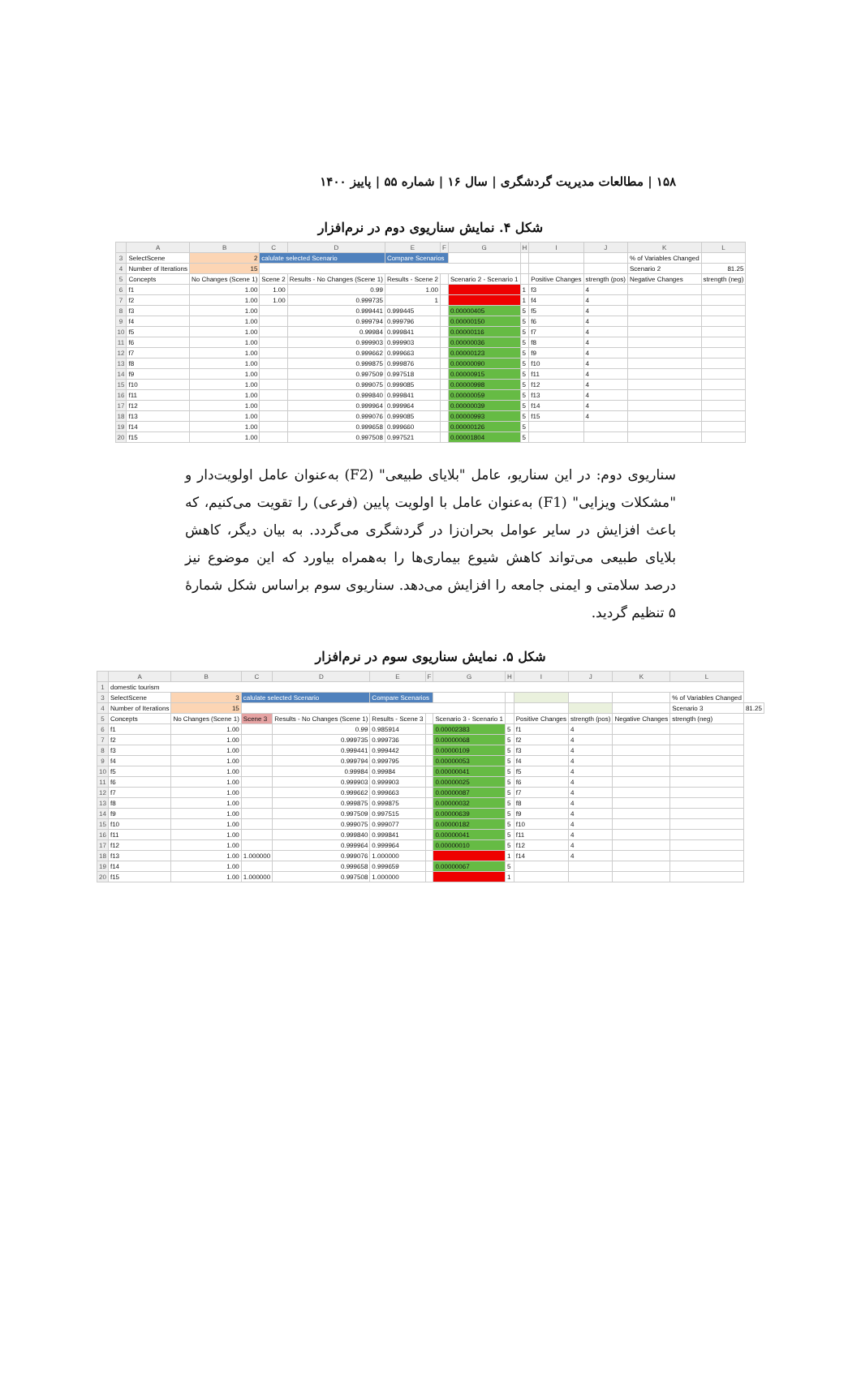۱۵۸ | مطالعات مدیریت گردشگری | سال ۱۶ | شماره ۵۵ | پاییز ۱۴۰۰
شکل ۴. نمایش سناریوی دوم در نرم‌افزار
| | A | B | C | D | E | F | G | H | I | J | K | L |
| --- | --- | --- | --- | --- | --- | --- | --- | --- | --- | --- | --- | --- |
| 3 | SelectScene | 2 | calulate selected Scenario | | Compare Scenarios | | | | | | % of Variables Changed | |
| 4 | Number of Iterations | 15 | | | | | | | | | Scenario 2 | 81.25 |
| 5 | Concepts | No Changes (Scene 1) | Scene 2 | Results - No Changes (Scene 1) | Results - Scene 2 | | Scenario 2 - Scenario 1 | | Positive Changes | strength (pos) | Negative Changes | strength (neg) |
| 6 | f1 | 1.00 | 1.00 | 0.99 | 1.00 | | | 1 | f3 | 4 | | |
| 7 | f2 | 1.00 | 1.00 | 0.999735 | 1 | | | 1 | f4 | 4 | | |
| 8 | f3 | 1.00 | | 0.999441 | 0.999445 | | 0.00000405 | 5 | f5 | 4 | | |
| 9 | f4 | 1.00 | | 0.999794 | 0.999796 | | 0.00000150 | 5 | f6 | 4 | | |
| 10 | f5 | 1.00 | | 0.99984 | 0.999841 | | 0.00000116 | 5 | f7 | 4 | | |
| 11 | f6 | 1.00 | | 0.999903 | 0.999903 | | 0.00000036 | 5 | f8 | 4 | | |
| 12 | f7 | 1.00 | | 0.999662 | 0.999663 | | 0.00000123 | 5 | f9 | 4 | | |
| 13 | f8 | 1.00 | | 0.999875 | 0.999876 | | 0.00000090 | 5 | f10 | 4 | | |
| 14 | f9 | 1.00 | | 0.997509 | 0.997518 | | 0.00000915 | 5 | f11 | 4 | | |
| 15 | f10 | 1.00 | | 0.999075 | 0.999085 | | 0.00000998 | 5 | f12 | 4 | | |
| 16 | f11 | 1.00 | | 0.999840 | 0.999841 | | 0.00000059 | 5 | f13 | 4 | | |
| 17 | f12 | 1.00 | | 0.999964 | 0.999964 | | 0.00000039 | 5 | f14 | 4 | | |
| 18 | f13 | 1.00 | | 0.999076 | 0.999085 | | 0.00000993 | 5 | f15 | 4 | | |
| 19 | f14 | 1.00 | | 0.999658 | 0.999660 | | 0.00000126 | 5 | | | | |
| 20 | f15 | 1.00 | | 0.997508 | 0.997521 | | 0.00001804 | 5 | | | | |
سناریوی دوم: در این سناریو، عامل "بلایای طبیعی" (F2) به‌عنوان عامل اولویت‌دار و "مشکلات ویزایی" (F1) به‌عنوان عامل با اولویت پایین (فرعی) را تقویت می‌کنیم، که باعث افزایش در سایر عوامل بحران‌زا در گردشگری می‌گردد. به بیان دیگر، کاهش بلایای طبیعی می‌تواند کاهش شیوع بیماری‌ها را به‌همراه بیاورد که این موضوع نیز درصد سلامتی و ایمنی جامعه را افزایش می‌دهد. سناریوی سوم براساس شکل شمارهٔ ۵ تنظیم گردید.
شکل ۵. نمایش سناریوی سوم در نرم‌افزار
| | A | B | C | D | E | F | G | H | I | J | K | L | |
| --- | --- | --- | --- | --- | --- | --- | --- | --- | --- | --- | --- | --- | --- |
| 1 | domestic tourism | | | | | | | | | | | | |
| 3 | SelectScene | 3 | calulate selected Scenario | | Compare Scenarios | | | | | | | % of Variables Changed | |
| 4 | Number of Iterations | 15 | | | | | | | | | | Scenario 3 | 81.25 |
| 5 | Concepts | No Changes (Scene 1) | Scene 3 | Results - No Changes (Scene 1) | Results - Scene 3 | | Scenario 3 - Scenario 1 | | Positive Changes | strength (pos) | Negative Changes | strength (neg) | |
| 6 | f1 | 1.00 | | 0.99 | 0.985914 | | 0.00002383 | 5 | f1 | 4 | | | |
| 7 | f2 | 1.00 | | 0.999735 | 0.999736 | | 0.00000068 | 5 | f2 | 4 | | | |
| 8 | f3 | 1.00 | | 0.999441 | 0.999442 | | 0.00000109 | 5 | f3 | 4 | | | |
| 9 | f4 | 1.00 | | 0.999794 | 0.999795 | | 0.00000053 | 5 | f4 | 4 | | | |
| 10 | f5 | 1.00 | | 0.99984 | 0.99984 | | 0.00000041 | 5 | f5 | 4 | | | |
| 11 | f6 | 1.00 | | 0.999903 | 0.999903 | | 0.00000025 | 5 | f6 | 4 | | | |
| 12 | f7 | 1.00 | | 0.999662 | 0.999663 | | 0.00000087 | 5 | f7 | 4 | | | |
| 13 | f8 | 1.00 | | 0.999875 | 0.999875 | | 0.00000032 | 5 | f8 | 4 | | | |
| 14 | f9 | 1.00 | | 0.997509 | 0.997515 | | 0.00000639 | 5 | f9 | 4 | | | |
| 15 | f10 | 1.00 | | 0.999075 | 0.999077 | | 0.00000182 | 5 | f10 | 4 | | | |
| 16 | f11 | 1.00 | | 0.999840 | 0.999841 | | 0.00000041 | 5 | f11 | 4 | | | |
| 17 | f12 | 1.00 | | 0.999964 | 0.999964 | | 0.00000010 | 5 | f12 | 4 | | | |
| 18 | f13 | 1.00 | 1.000000 | 0.999076 | 1.000000 | | | 1 | f14 | 4 | | | |
| 19 | f14 | 1.00 | | 0.999658 | 0.999659 | | 0.00000067 | 5 | | | | | |
| 20 | f15 | 1.00 | 1.000000 | 0.997508 | 1.000000 | | | 1 | | | | | |